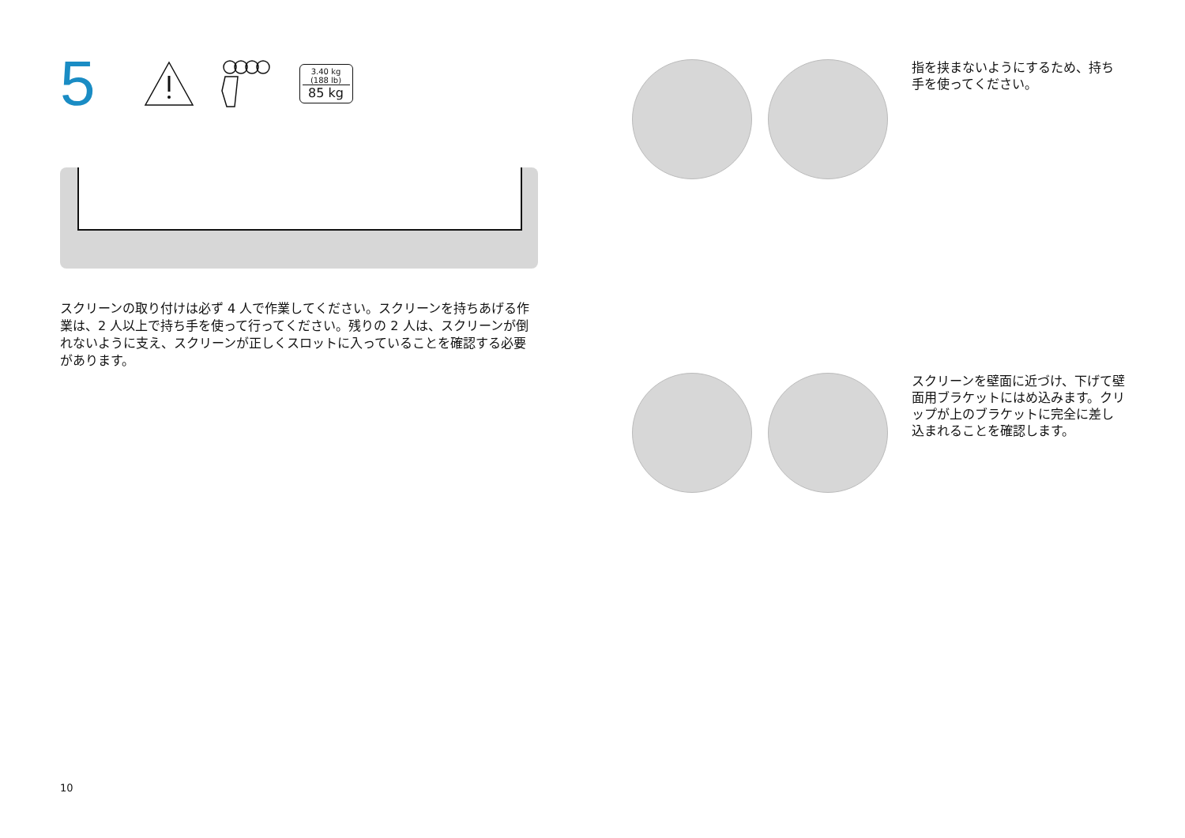5
3.40 kg
(188 lb)
85 kg
スクリーンの取り付けは必ず 4 人で作業してください。スクリーンを持ちあげる作業は、2 人以上で持ち手を使って行ってください。残りの 2 人は、スクリーンが倒れないように支え、スクリーンが正しくスロットに入っていることを確認する必要があります。
指を挟まないようにするため、持ち手を使ってください。
スクリーンを壁面に近づけ、下げて壁面用ブラケットにはめ込みます。クリップが上のブラケットに完全に差し込まれることを確認します。
10